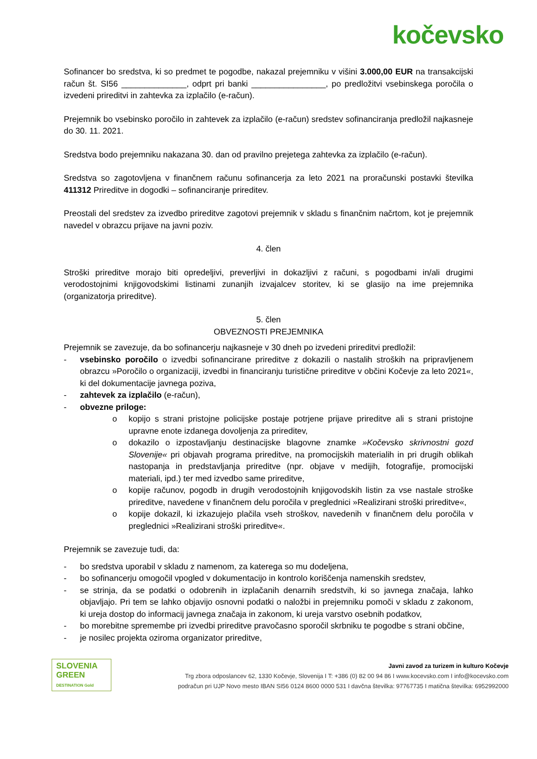kočevsko
Sofinancer bo sredstva, ki so predmet te pogodbe, nakazal prejemniku v višini 3.000,00 EUR na transakcijski račun št. SI56 ______________, odprt pri banki ________________, po predložitvi vsebinskega poročila o izvedeni prireditvi in zahtevka za izplačilo (e-račun).
Prejemnik bo vsebinsko poročilo in zahtevek za izplačilo (e-račun) sredstev sofinanciranja predložil najkasneje do 30. 11. 2021.
Sredstva bodo prejemniku nakazana 30. dan od pravilno prejetega zahtevka za izplačilo (e-račun).
Sredstva so zagotovljena v finančnem računu sofinancerja za leto 2021 na proračunski postavki številka 411312 Prireditve in dogodki – sofinanciranje prireditev.
Preostali del sredstev za izvedbo prireditve zagotovi prejemnik v skladu s finančnim načrtom, kot je prejemnik navedel v obrazcu prijave na javni poziv.
4. člen
Stroški prireditve morajo biti opredeljivi, preverljivi in dokazljivi z računi, s pogodbami in/ali drugimi verodostojnimi knjigovodskimi listinami zunanjih izvajalcev storitev, ki se glasijo na ime prejemnika (organizatorja prireditve).
5. člen
OBVEZNOSTI PREJEMNIKA
Prejemnik se zavezuje, da bo sofinancerju najkasneje v 30 dneh po izvedeni prireditvi predložil:
- vsebinsko poročilo o izvedbi sofinancirane prireditve z dokazili o nastalih stroških na pripravljenem obrazcu »Poročilo o organizaciji, izvedbi in financiranju turistične prireditve v občini Kočevje za leto 2021«, ki del dokumentacije javnega poziva,
- zahtevek za izplačilo (e-račun),
- obvezne priloge:
o kopijo s strani pristojne policijske postaje potrjene prijave prireditve ali s strani pristojne upravne enote izdanega dovoljenja za prireditev,
o dokazilo o izpostavljanju destinacijske blagovne znamke »Kočevsko skrivnostni gozd Slovenije« pri objavah programa prireditve, na promocijskih materialih in pri drugih oblikah nastopanja in predstavljanja prireditve (npr. objave v medijih, fotografije, promocijski materiali, ipd.) ter med izvedbo same prireditve,
o kopije računov, pogodb in drugih verodostojnih knjigovodskih listin za vse nastale stroške prireditve, navedene v finančnem delu poročila v preglednici »Realizirani stroški prireditve«,
o kopije dokazil, ki izkazujejo plačila vseh stroškov, navedenih v finančnem delu poročila v preglednici »Realizirani stroški prireditve«.
Prejemnik se zavezuje tudi, da:
- bo sredstva uporabil v skladu z namenom, za katerega so mu dodeljena,
- bo sofinancerju omogočil vpogled v dokumentacijo in kontrolo koriščenja namenskih sredstev,
- se strinja, da se podatki o odobrenih in izplačanih denarnih sredstvih, ki so javnega značaja, lahko objavljajo. Pri tem se lahko objavijo osnovni podatki o naložbi in prejemniku pomoči v skladu z zakonom, ki ureja dostop do informacij javnega značaja in zakonom, ki ureja varstvo osebnih podatkov,
- bo morebitne spremembe pri izvedbi prireditve pravočasno sporočil skrbniku te pogodbe s strani občine,
- je nosilec projekta oziroma organizator prireditve,
SLOVENIA
GREEN
DESTINATION Gold
Javni zavod za turizem in kulturo Kočevje
Trg zbora odposlancev 62, 1330 Kočevje, Slovenija I T: +386 (0) 82 00 94 86 I www.kocevsko.com I info@kocevsko.com
podračun pri UJP Novo mesto IBAN SI56 0124 8600 0000 531 I davčna številka: 97767735 I matična številka: 6952992000